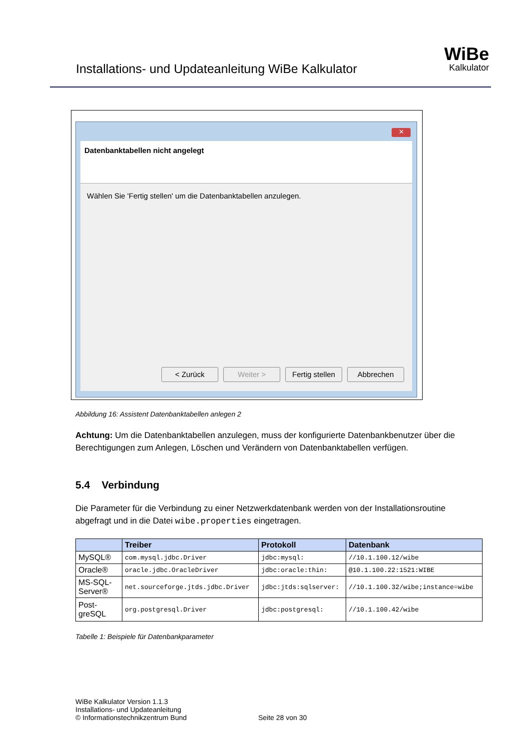Installations- und Updateanleitung WiBe Kalkulator
WiBe
Kalkulator
✕
Datenbanktabellen nicht angelegt
Wählen Sie 'Fertig stellen' um die Datenbanktabellen anzulegen.
< Zurück Weiter > Fertig stellen Abbrechen
Abbildung 16: Assistent Datenbanktabellen anlegen 2
Achtung: Um die Datenbanktabellen anzulegen, muss der konfigurierte Datenbankbenutzer über die Berechtigungen zum Anlegen, Löschen und Verändern von Datenbanktabellen verfügen.
5.4 Verbindung
Die Parameter für die Verbindung zu einer Netzwerkdatenbank werden von der Installationsroutine abgefragt und in die Datei wibe.properties eingetragen.
| | Treiber | Protokoll | Datenbank |
| --- | --- | --- | --- |
| MySQL® | com.mysql.jdbc.Driver | jdbc:mysql: | //10.1.100.12/wibe |
| Oracle® | oracle.jdbc.OracleDriver | jdbc:oracle:thin: | @10.1.100.22:1521:WIBE |
| MS-SQL-Server® | net.sourceforge.jtds.jdbc.Driver | jdbc:jtds:sqlserver: | //10.1.100.32/wibe;instance=wibe |
| Post-greSQL | org.postgresql.Driver | jdbc:postgresql: | //10.1.100.42/wibe |
Tabelle 1: Beispiele für Datenbankparameter
WiBe Kalkulator Version 1.1.3
Installations- und Updateanleitung
© Informationstechnikzentrum Bund
Seite 28 von 30